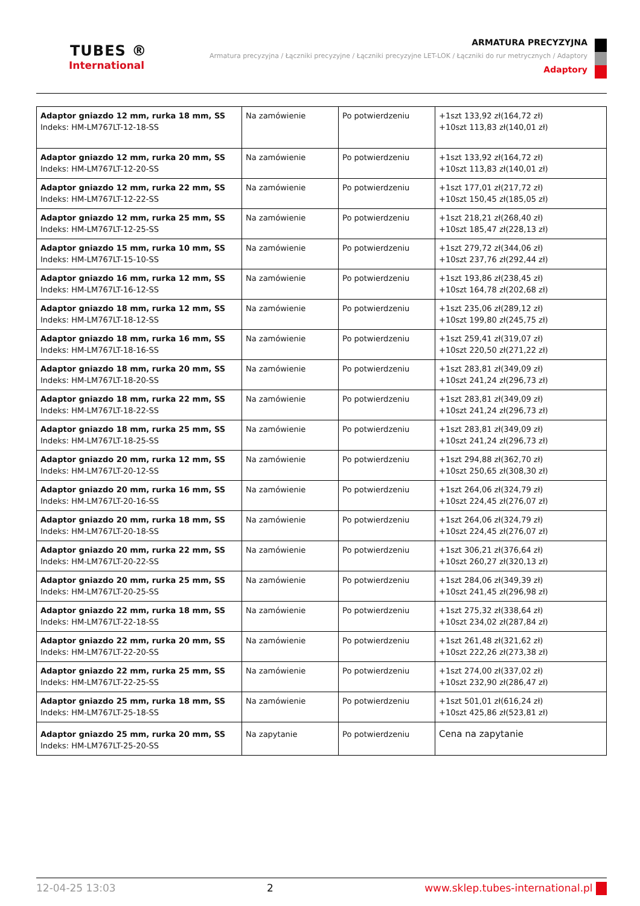TUBES ®
International
ARMATURA PRECYZYJNA
Armatura precyzyjna / Łączniki precyzyjne / Łączniki precyzyjne LET-LOK / Łączniki do rur metrycznych / Adaptory
Adaptory
| Adaptor gniazdo 12 mm, rurka 18 mm, SS Indeks: HM-LM767LT-12-18-SS | Na zamówienie | Po potwierdzeniu | +1szt 133,92 zł(164,72 zł) +10szt 113,83 zł(140,01 zł) |
| Adaptor gniazdo 12 mm, rurka 20 mm, SS Indeks: HM-LM767LT-12-20-SS | Na zamówienie | Po potwierdzeniu | +1szt 133,92 zł(164,72 zł) +10szt 113,83 zł(140,01 zł) |
| Adaptor gniazdo 12 mm, rurka 22 mm, SS Indeks: HM-LM767LT-12-22-SS | Na zamówienie | Po potwierdzeniu | +1szt 177,01 zł(217,72 zł) +10szt 150,45 zł(185,05 zł) |
| Adaptor gniazdo 12 mm, rurka 25 mm, SS Indeks: HM-LM767LT-12-25-SS | Na zamówienie | Po potwierdzeniu | +1szt 218,21 zł(268,40 zł) +10szt 185,47 zł(228,13 zł) |
| Adaptor gniazdo 15 mm, rurka 10 mm, SS Indeks: HM-LM767LT-15-10-SS | Na zamówienie | Po potwierdzeniu | +1szt 279,72 zł(344,06 zł) +10szt 237,76 zł(292,44 zł) |
| Adaptor gniazdo 16 mm, rurka 12 mm, SS Indeks: HM-LM767LT-16-12-SS | Na zamówienie | Po potwierdzeniu | +1szt 193,86 zł(238,45 zł) +10szt 164,78 zł(202,68 zł) |
| Adaptor gniazdo 18 mm, rurka 12 mm, SS Indeks: HM-LM767LT-18-12-SS | Na zamówienie | Po potwierdzeniu | +1szt 235,06 zł(289,12 zł) +10szt 199,80 zł(245,75 zł) |
| Adaptor gniazdo 18 mm, rurka 16 mm, SS Indeks: HM-LM767LT-18-16-SS | Na zamówienie | Po potwierdzeniu | +1szt 259,41 zł(319,07 zł) +10szt 220,50 zł(271,22 zł) |
| Adaptor gniazdo 18 mm, rurka 20 mm, SS Indeks: HM-LM767LT-18-20-SS | Na zamówienie | Po potwierdzeniu | +1szt 283,81 zł(349,09 zł) +10szt 241,24 zł(296,73 zł) |
| Adaptor gniazdo 18 mm, rurka 22 mm, SS Indeks: HM-LM767LT-18-22-SS | Na zamówienie | Po potwierdzeniu | +1szt 283,81 zł(349,09 zł) +10szt 241,24 zł(296,73 zł) |
| Adaptor gniazdo 18 mm, rurka 25 mm, SS Indeks: HM-LM767LT-18-25-SS | Na zamówienie | Po potwierdzeniu | +1szt 283,81 zł(349,09 zł) +10szt 241,24 zł(296,73 zł) |
| Adaptor gniazdo 20 mm, rurka 12 mm, SS Indeks: HM-LM767LT-20-12-SS | Na zamówienie | Po potwierdzeniu | +1szt 294,88 zł(362,70 zł) +10szt 250,65 zł(308,30 zł) |
| Adaptor gniazdo 20 mm, rurka 16 mm, SS Indeks: HM-LM767LT-20-16-SS | Na zamówienie | Po potwierdzeniu | +1szt 264,06 zł(324,79 zł) +10szt 224,45 zł(276,07 zł) |
| Adaptor gniazdo 20 mm, rurka 18 mm, SS Indeks: HM-LM767LT-20-18-SS | Na zamówienie | Po potwierdzeniu | +1szt 264,06 zł(324,79 zł) +10szt 224,45 zł(276,07 zł) |
| Adaptor gniazdo 20 mm, rurka 22 mm, SS Indeks: HM-LM767LT-20-22-SS | Na zamówienie | Po potwierdzeniu | +1szt 306,21 zł(376,64 zł) +10szt 260,27 zł(320,13 zł) |
| Adaptor gniazdo 20 mm, rurka 25 mm, SS Indeks: HM-LM767LT-20-25-SS | Na zamówienie | Po potwierdzeniu | +1szt 284,06 zł(349,39 zł) +10szt 241,45 zł(296,98 zł) |
| Adaptor gniazdo 22 mm, rurka 18 mm, SS Indeks: HM-LM767LT-22-18-SS | Na zamówienie | Po potwierdzeniu | +1szt 275,32 zł(338,64 zł) +10szt 234,02 zł(287,84 zł) |
| Adaptor gniazdo 22 mm, rurka 20 mm, SS Indeks: HM-LM767LT-22-20-SS | Na zamówienie | Po potwierdzeniu | +1szt 261,48 zł(321,62 zł) +10szt 222,26 zł(273,38 zł) |
| Adaptor gniazdo 22 mm, rurka 25 mm, SS Indeks: HM-LM767LT-22-25-SS | Na zamówienie | Po potwierdzeniu | +1szt 274,00 zł(337,02 zł) +10szt 232,90 zł(286,47 zł) |
| Adaptor gniazdo 25 mm, rurka 18 mm, SS Indeks: HM-LM767LT-25-18-SS | Na zamówienie | Po potwierdzeniu | +1szt 501,01 zł(616,24 zł) +10szt 425,86 zł(523,81 zł) |
| Adaptor gniazdo 25 mm, rurka 20 mm, SS Indeks: HM-LM767LT-25-20-SS | Na zapytanie | Po potwierdzeniu | Cena na zapytanie |
12-04-25 13:03 2 www.sklep.tubes-international.pl